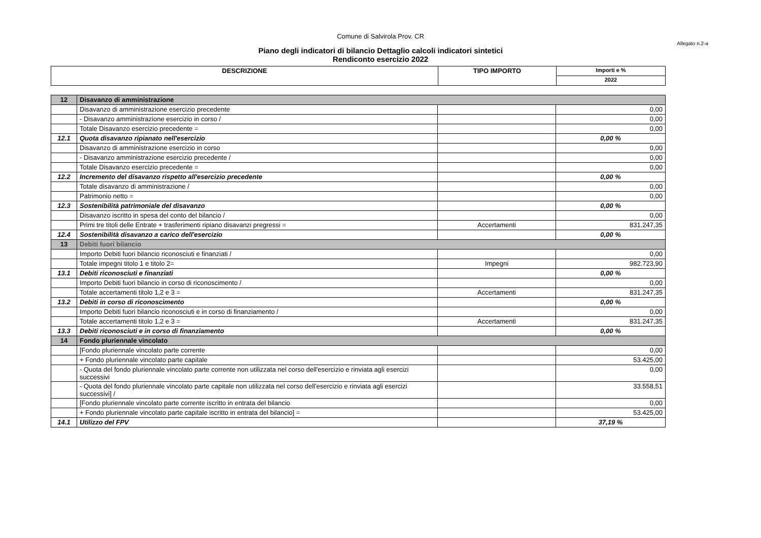Comune di Salvirola Prov. CR
Allegato n.2-a
Piano degli indicatori di bilancio Dettaglio calcoli indicatori sintetici
Rendiconto esercizio 2022
| DESCRIZIONE | TIPO IMPORTO | Importi e % |
| --- | --- | --- |
| | | 2022 |
| 12 | Disavanzo di amministrazione | | |
| | Disavanzo di amministrazione esercizio precedente | | 0,00 |
| | - Disavanzo amministrazione esercizio in corso / | | 0,00 |
| | Totale Disavanzo esercizio precedente = | | 0,00 |
| 12.1 | Quota disavanzo ripianato nell'esercizio | | 0,00 % |
| | Disavanzo di amministrazione esercizio in corso | | 0,00 |
| | - Disavanzo amministrazione esercizio precedente / | | 0,00 |
| | Totale Disavanzo esercizio precedente = | | 0,00 |
| 12.2 | Incremento del disavanzo rispetto all'esercizio precedente | | 0,00 % |
| | Totale disavanzo di amministrazione / | | 0,00 |
| | Patrimonio netto = | | 0,00 |
| 12.3 | Sostenibilità patrimoniale del disavanzo | | 0,00 % |
| | Disavanzo iscritto in spesa del conto del bilancio / | | 0,00 |
| | Primi tre titoli delle Entrate + trasferimenti ripiano disavanzi pregressi = | Accertamenti | 831.247,35 |
| 12.4 | Sostenibilità disavanzo a carico dell'esercizio | | 0,00 % |
| 13 | Debiti fuori bilancio | | |
| | Importo Debiti fuori bilancio riconosciuti e finanziati / | | 0,00 |
| | Totale impegni titolo 1 e titolo 2= | Impegni | 982.723,90 |
| 13.1 | Debiti riconosciuti e finanziati | | 0,00 % |
| | Importo Debiti fuori bilancio in corso di riconoscimento / | | 0,00 |
| | Totale accertamenti titolo 1,2 e 3 = | Accertamenti | 831.247,35 |
| 13.2 | Debiti in corso di riconoscimento | | 0,00 % |
| | Importo Debiti fuori bilancio riconosciuti e in corso di finanziamento / | | 0,00 |
| | Totale accertamenti titolo 1,2 e 3 = | Accertamenti | 831.247,35 |
| 13.3 | Debiti riconosciuti e in corso di finanziamento | | 0,00 % |
| 14 | Fondo pluriennale vincolato | | |
| | [Fondo pluriennale vincolato parte corrente | | 0,00 |
| | + Fondo pluriennale vincolato parte capitale | | 53.425,00 |
| | - Quota del fondo pluriennale vincolato parte corrente non utilizzata nel corso dell'esercizio e rinviata agli esercizi successivi | | 0,00 |
| | - Quota del fondo pluriennale vincolato parte capitale non utilizzata nel corso dell'esercizio e rinviata agli esercizi successivi] / | | 33.558,51 |
| | [Fondo pluriennale vincolato parte corrente iscritto in entrata del bilancio | | 0,00 |
| | + Fondo pluriennale vincolato parte capitale iscritto in entrata del bilancio] = | | 53.425,00 |
| 14.1 | Utilizzo del FPV | | 37,19 % |